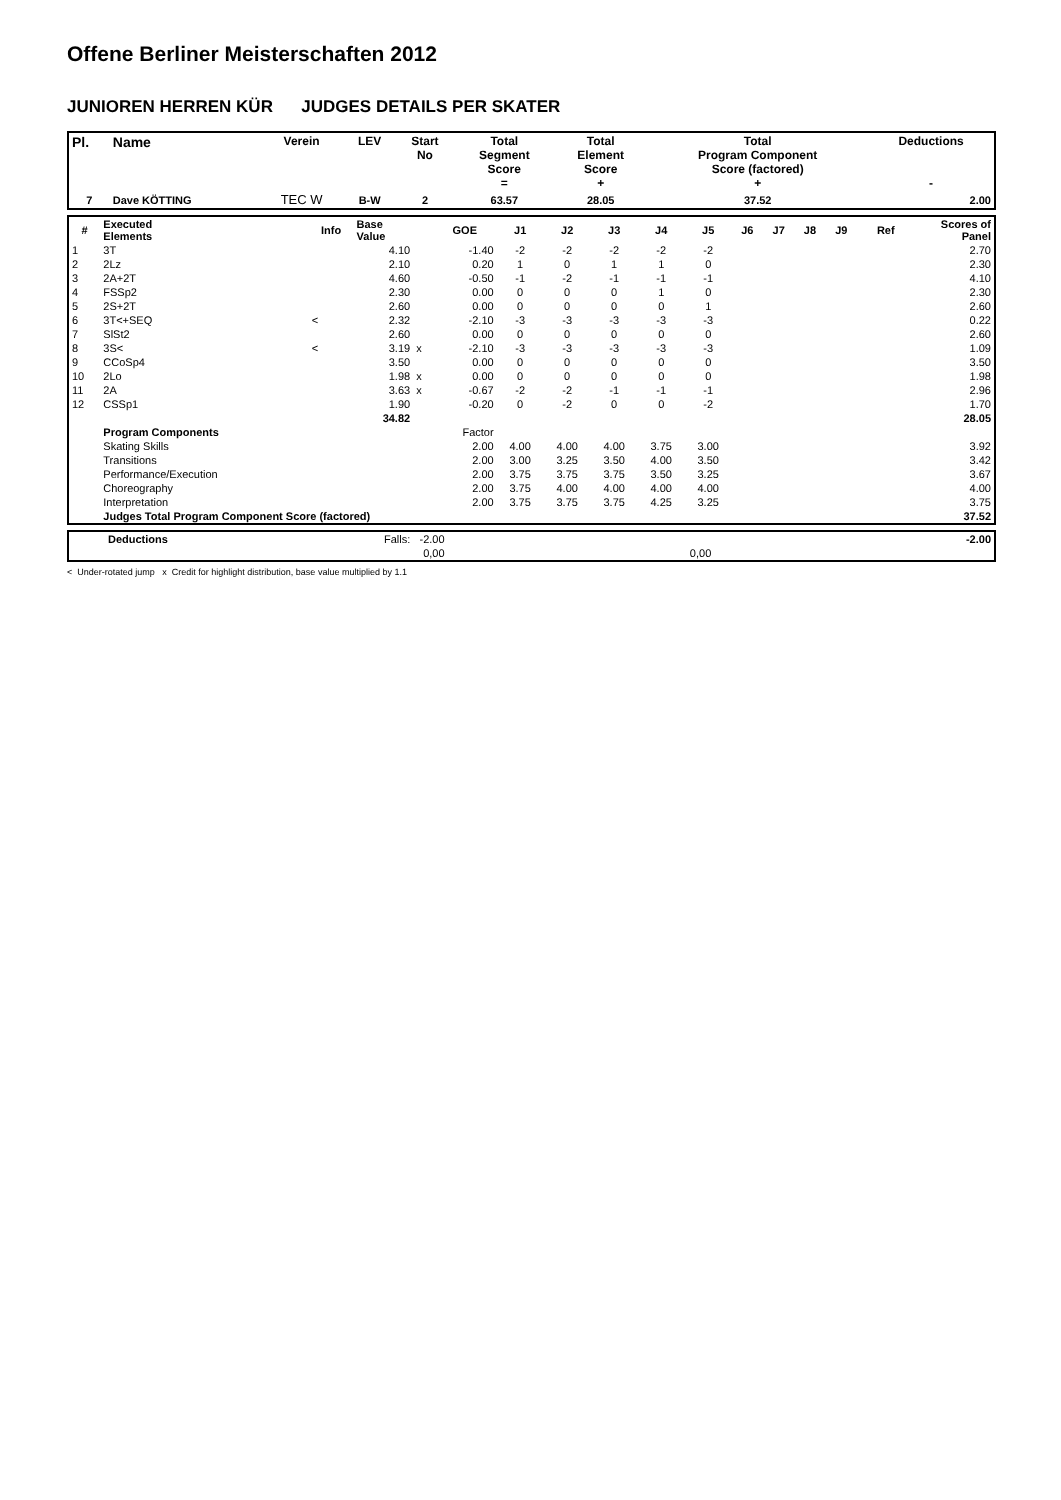Offene Berliner Meisterschaften 2012
JUNIOREN HERREN KÜR JUDGES DETAILS PER SKATER
| Pl. | Name | Verein | LEV | Start No | Total Segment Score = | Total Element Score + | Total Program Component Score (factored) + | Deductions - |
| --- | --- | --- | --- | --- | --- | --- | --- | --- |
| 7 | Dave KÖTTING | TEC W | B-W | 2 | 63.57 | 28.05 | 37.52 | 2.00 |
| # | Executed Elements | Info | Base Value | | GOE | J1 | J2 | J3 | J4 | J5 | J6 | J7 | J8 | J9 | Ref | Scores of Panel |
| --- | --- | --- | --- | --- | --- | --- | --- | --- | --- | --- | --- | --- | --- | --- | --- | --- |
| 1 | 3T | | 4.10 | | -1.40 | -2 | -2 | -2 | -2 | -2 | | | | | | 2.70 |
| 2 | 2Lz | | 2.10 | | 0.20 | 1 | 0 | 1 | 1 | 0 | | | | | | 2.30 |
| 3 | 2A+2T | | 4.60 | | -0.50 | -1 | -2 | -1 | -1 | -1 | | | | | | 4.10 |
| 4 | FSSp2 | | 2.30 | | 0.00 | 0 | 0 | 0 | 1 | 0 | | | | | | 2.30 |
| 5 | 2S+2T | | 2.60 | | 0.00 | 0 | 0 | 0 | 0 | 1 | | | | | | 2.60 |
| 6 | 3T<+SEQ | < | 2.32 | | -2.10 | -3 | -3 | -3 | -3 | -3 | | | | | | 0.22 |
| 7 | SlSt2 | | 2.60 | | 0.00 | 0 | 0 | 0 | 0 | 0 | | | | | | 2.60 |
| 8 | 3S< | < | 3.19 | x | -2.10 | -3 | -3 | -3 | -3 | -3 | | | | | | 1.09 |
| 9 | CCoSp4 | | 3.50 | | 0.00 | 0 | 0 | 0 | 0 | 0 | | | | | | 3.50 |
| 10 | 2Lo | | 1.98 | x | 0.00 | 0 | 0 | 0 | 0 | 0 | | | | | | 1.98 |
| 11 | 2A | | 3.63 | x | -0.67 | -2 | -2 | -1 | -1 | -1 | | | | | | 2.96 |
| 12 | CSSp1 | | 1.90 | | -0.20 | 0 | -2 | 0 | 0 | -2 | | | | | | 1.70 |
| | | | 34.82 | | | | | | | | | | | | | 28.05 |
| | Program Components | | | | Factor | | | | | | | | | | | |
| | Skating Skills | | | | 2.00 | 4.00 | 4.00 | 4.00 | 3.75 | 3.00 | | | | | | 3.92 |
| | Transitions | | | | 2.00 | 3.00 | 3.25 | 3.50 | 4.00 | 3.50 | | | | | | 3.42 |
| | Performance/Execution | | | | 2.00 | 3.75 | 3.75 | 3.75 | 3.50 | 3.25 | | | | | | 3.67 |
| | Choreography | | | | 2.00 | 3.75 | 4.00 | 4.00 | 4.00 | 4.00 | | | | | | 4.00 |
| | Interpretation | | | | 2.00 | 3.75 | 3.75 | 3.75 | 4.25 | 3.25 | | | | | | 3.75 |
| | Judges Total Program Component Score (factored) | | | | | | | | | | | | | | | 37.52 |
| | Deductions | Falls: -2.00 | | -2.00 |
| | | 0,00 | 0,00 | |
< Under-rotated jump x Credit for highlight distribution, base value multiplied by 1.1